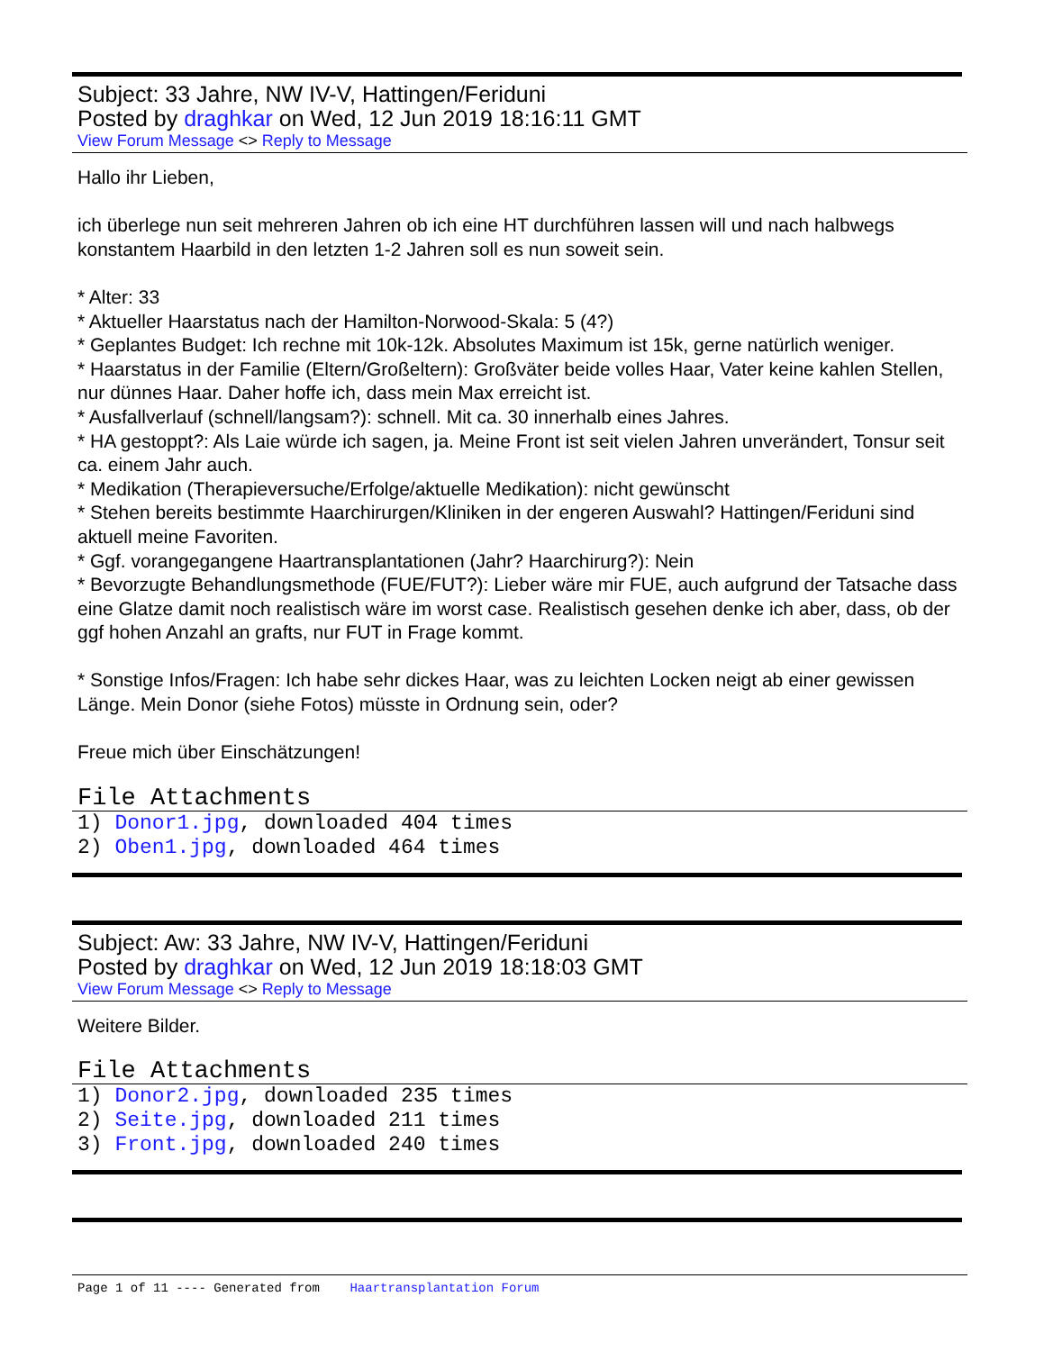Subject: 33 Jahre, NW IV-V, Hattingen/Feriduni
Posted by draghkar on Wed, 12 Jun 2019 18:16:11 GMT
View Forum Message <> Reply to Message
Hallo ihr Lieben,
ich überlege nun seit mehreren Jahren ob ich eine HT durchführen lassen will und nach halbwegs konstantem Haarbild in den letzten 1-2 Jahren soll es nun soweit sein.
* Alter: 33
* Aktueller Haarstatus nach der Hamilton-Norwood-Skala: 5 (4?)
* Geplantes Budget: Ich rechne mit 10k-12k. Absolutes Maximum ist 15k, gerne natürlich weniger.
* Haarstatus in der Familie (Eltern/Großeltern): Großväter beide volles Haar, Vater keine kahlen Stellen, nur dünnes Haar. Daher hoffe ich, dass mein Max erreicht ist.
* Ausfallverlauf (schnell/langsam?): schnell. Mit ca. 30 innerhalb eines Jahres.
* HA gestoppt?: Als Laie würde ich sagen, ja. Meine Front ist seit vielen Jahren unverändert, Tonsur seit ca. einem Jahr auch.
* Medikation (Therapieversuche/Erfolge/aktuelle Medikation): nicht gewünscht
* Stehen bereits bestimmte Haarchirurgen/Kliniken in der engeren Auswahl? Hattingen/Feriduni sind aktuell meine Favoriten.
* Ggf. vorangegangene Haartransplantationen (Jahr? Haarchirurg?): Nein
* Bevorzugte Behandlungsmethode (FUE/FUT?): Lieber wäre mir FUE, auch aufgrund der Tatsache dass eine Glatze damit noch realistisch wäre im worst case. Realistisch gesehen denke ich aber, dass, ob der ggf hohen Anzahl an grafts, nur FUT in Frage kommt.
* Sonstige Infos/Fragen: Ich habe sehr dickes Haar, was zu leichten Locken neigt ab einer gewissen Länge. Mein Donor (siehe Fotos) müsste in Ordnung sein, oder?
Freue mich über Einschätzungen!
File Attachments
1) Donor1.jpg, downloaded 404 times
2) Oben1.jpg, downloaded 464 times
Subject: Aw: 33 Jahre, NW IV-V, Hattingen/Feriduni
Posted by draghkar on Wed, 12 Jun 2019 18:18:03 GMT
View Forum Message <> Reply to Message
Weitere Bilder.
File Attachments
1) Donor2.jpg, downloaded 235 times
2) Seite.jpg, downloaded 211 times
3) Front.jpg, downloaded 240 times
Page 1 of 11 ---- Generated from Haartransplantation Forum